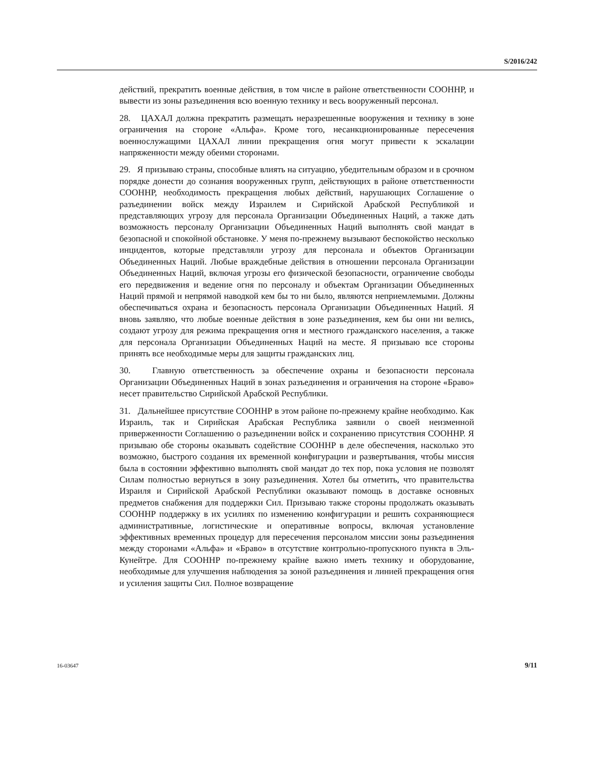S/2016/242
действий, прекратить военные действия, в том числе в районе ответственности СООННР, и вывести из зоны разъединения всю военную технику и весь вооруженный персонал.
28. ЦАХАЛ должна прекратить размещать неразрешенные вооружения и технику в зоне ограничения на стороне «Альфа». Кроме того, несанкционированные пересечения военнослужащими ЦАХАЛ линии прекращения огня могут привести к эскалации напряженности между обеими сторонами.
29. Я призываю страны, способные влиять на ситуацию, убедительным образом и в срочном порядке донести до сознания вооруженных групп, действующих в районе ответственности СООННР, необходимость прекращения любых действий, нарушающих Соглашение о разъединении войск между Израилем и Сирийской Арабской Республикой и представляющих угрозу для персонала Организации Объединенных Наций, а также дать возможность персоналу Организации Объединенных Наций выполнять свой мандат в безопасной и спокойной обстановке. У меня по-прежнему вызывают беспокойство несколько инцидентов, которые представляли угрозу для персонала и объектов Организации Объединенных Наций. Любые враждебные действия в отношении персонала Организации Объединенных Наций, включая угрозы его физической безопасности, ограничение свободы его передвижения и ведение огня по персоналу и объектам Организации Объединенных Наций прямой и непрямой наводкой кем бы то ни было, являются неприемлемыми. Должны обеспечиваться охрана и безопасность персонала Организации Объединенных Наций. Я вновь заявляю, что любые военные действия в зоне разъединения, кем бы они ни велись, создают угрозу для режима прекращения огня и местного гражданского населения, а также для персонала Организации Объединенных Наций на месте. Я призываю все стороны принять все необходимые меры для защиты гражданских лиц.
30. Главную ответственность за обеспечение охраны и безопасности персонала Организации Объединенных Наций в зонах разъединения и ограничения на стороне «Браво» несет правительство Сирийской Арабской Республики.
31. Дальнейшее присутствие СООННР в этом районе по-прежнему крайне необходимо. Как Израиль, так и Сирийская Арабская Республика заявили о своей неизменной приверженности Соглашению о разъединении войск и сохранению присутствия СООННР. Я призываю обе стороны оказывать содействие СООННР в деле обеспечения, насколько это возможно, быстрого создания их временной конфигурации и развертывания, чтобы миссия была в состоянии эффективно выполнять свой мандат до тех пор, пока условия не позволят Силам полностью вернуться в зону разъединения. Хотел бы отметить, что правительства Израиля и Сирийской Арабской Республики оказывают помощь в доставке основных предметов снабжения для поддержки Сил. Призываю также стороны продолжать оказывать СООННР поддержку в их усилиях по изменению конфигурации и решить сохраняющиеся административные, логистические и оперативные вопросы, включая установление эффективных временных процедур для пересечения персоналом миссии зоны разъединения между сторонами «Альфа» и «Браво» в отсутствие контрольно-пропускного пункта в Эль-Кунейтре. Для СООННР по-прежнему крайне важно иметь технику и оборудование, необходимые для улучшения наблюдения за зоной разъединения и линией прекращения огня и усиления защиты Сил. Полное возвращение
16-03647 9/11